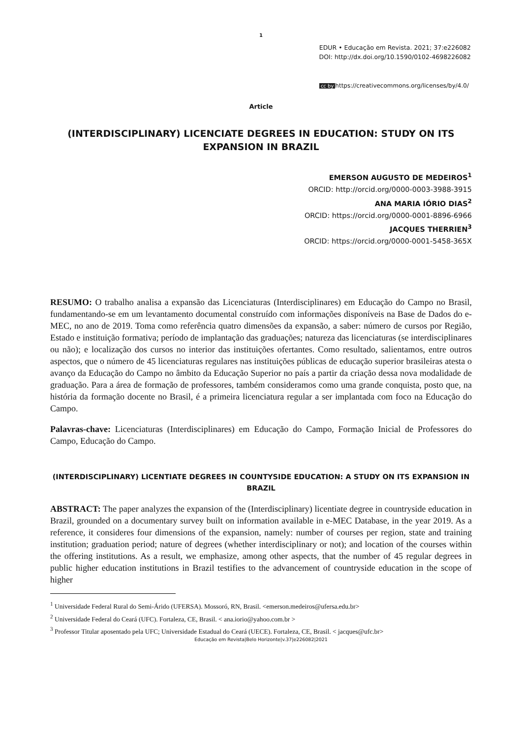1
EDUR • Educação em Revista. 2021; 37:e226082
DOI: http://dx.doi.org/10.1590/0102-4698226082
cc by https://creativecommons.org/licenses/by/4.0/
Article
(INTERDISCIPLINARY) LICENCIATE DEGREES IN EDUCATION: STUDY ON ITS EXPANSION IN BRAZIL
EMERSON AUGUSTO DE MEDEIROS<sup>1</sup>
ORCID: http://orcid.org/0000-0003-3988-3915
ANA MARIA IÓRIO DIAS<sup>2</sup>
ORCID: https://orcid.org/0000-0001-8896-6966
JACQUES THERRIEN<sup>3</sup>
ORCID: https://orcid.org/0000-0001-5458-365X
RESUMO: O trabalho analisa a expansão das Licenciaturas (Interdisciplinares) em Educação do Campo no Brasil, fundamentando-se em um levantamento documental construído com informações disponíveis na Base de Dados do e-MEC, no ano de 2019. Toma como referência quatro dimensões da expansão, a saber: número de cursos por Região, Estado e instituição formativa; período de implantação das graduações; natureza das licenciaturas (se interdisciplinares ou não); e localização dos cursos no interior das instituições ofertantes. Como resultado, salientamos, entre outros aspectos, que o número de 45 licenciaturas regulares nas instituições públicas de educação superior brasileiras atesta o avanço da Educação do Campo no âmbito da Educação Superior no país a partir da criação dessa nova modalidade de graduação. Para a área de formação de professores, também consideramos como uma grande conquista, posto que, na história da formação docente no Brasil, é a primeira licenciatura regular a ser implantada com foco na Educação do Campo.
Palavras-chave: Licenciaturas (Interdisciplinares) em Educação do Campo, Formação Inicial de Professores do Campo, Educação do Campo.
(INTERDISCIPLINARY) LICENTIATE DEGREES IN COUNTYSIDE EDUCATION: A STUDY ON ITS EXPANSION IN BRAZIL
ABSTRACT: The paper analyzes the expansion of the (Interdisciplinary) licentiate degree in countryside education in Brazil, grounded on a documentary survey built on information available in e-MEC Database, in the year 2019. As a reference, it consideres four dimensions of the expansion, namely: number of courses per region, state and training institution; graduation period; nature of degrees (whether interdisciplinary or not); and location of the courses within the offering institutions. As a result, we emphasize, among other aspects, that the number of 45 regular degrees in public higher education institutions in Brazil testifies to the advancement of countryside education in the scope of higher
<sup>1</sup> Universidade Federal Rural do Semi-Árido (UFERSA). Mossoró, RN, Brasil. <emerson.medeiros@ufersa.edu.br>
<sup>2</sup> Universidade Federal do Ceará (UFC). Fortaleza, CE, Brasil. < ana.iorio@yahoo.com.br >
<sup>3</sup> Professor Titular aposentado pela UFC; Universidade Estadual do Ceará (UECE). Fortaleza, CE, Brasil. < jacques@ufc.br>
Educação em Revista|Belo Horizonte|v.37|e226082|2021